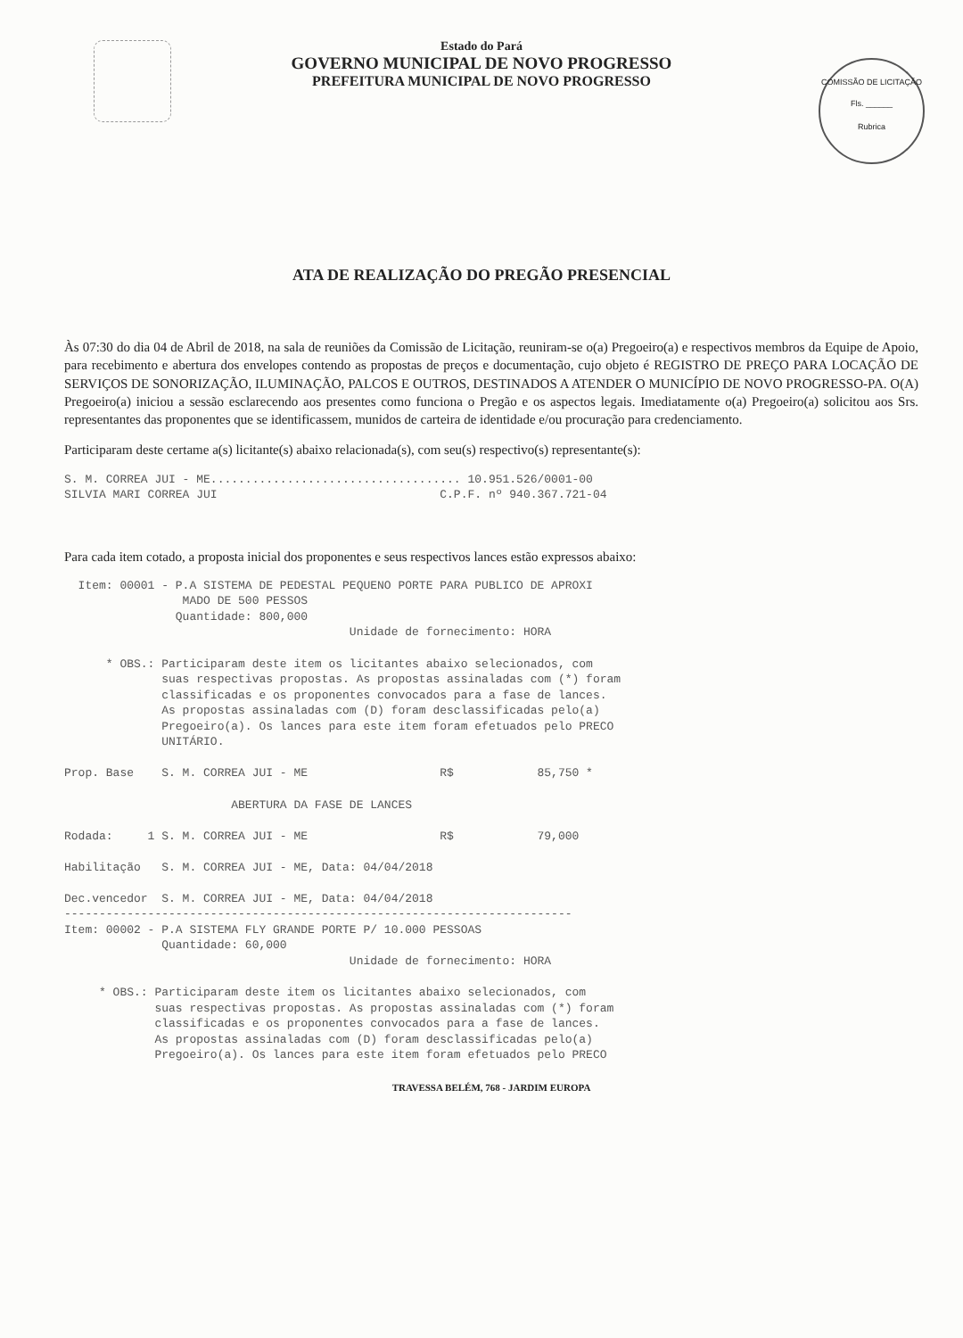COMISSÃO DE LICITAÇÃO
Fls. ______
Rubrica
Estado do Pará
GOVERNO MUNICIPAL DE NOVO PROGRESSO
PREFEITURA MUNICIPAL DE NOVO PROGRESSO
ATA DE REALIZAÇÃO DO PREGÃO PRESENCIAL
Às 07:30 do dia 04 de Abril de 2018, na sala de reuniões da Comissão de Licitação, reuniram-se o(a) Pregoeiro(a) e respectivos membros da Equipe de Apoio, para recebimento e abertura dos envelopes contendo as propostas de preços e documentação, cujo objeto é REGISTRO DE PREÇO PARA LOCAÇÃO DE SERVIÇOS DE SONORIZAÇÃO, ILUMINAÇÃO, PALCOS E OUTROS, DESTINADOS A ATENDER O MUNICÍPIO DE NOVO PROGRESSO-PA. O(A) Pregoeiro(a) iniciou a sessão esclarecendo aos presentes como funciona o Pregão e os aspectos legais. Imediatamente o(a) Pregoeiro(a) solicitou aos Srs. representantes das proponentes que se identificassem, munidos de carteira de identidade e/ou procuração para credenciamento.
Participaram deste certame a(s) licitante(s) abaixo relacionada(s), com seu(s) respectivo(s) representante(s):
S. M. CORREA JUI - ME.................................... 10.951.526/0001-00
SILVIA MARI CORREA JUI                                C.P.F. nº 940.367.721-04
Para cada item cotado, a proposta inicial dos proponentes e seus respectivos lances estão expressos abaixo:
  Item: 00001 - P.A SISTEMA DE PEDESTAL PEQUENO PORTE PARA PUBLICO DE APROXI
                 MADO DE 500 PESSOS
                Quantidade: 800,000
                                         Unidade de fornecimento: HORA

      * OBS.: Participaram deste item os licitantes abaixo selecionados, com
              suas respectivas propostas. As propostas assinaladas com (*) foram
              classificadas e os proponentes convocados para a fase de lances.
              As propostas assinaladas com (D) foram desclassificadas pelo(a)
              Pregoeiro(a). Os lances para este item foram efetuados pelo PRECO
              UNITÁRIO.

Prop. Base    S. M. CORREA JUI - ME                   R$            85,750 *

                        ABERTURA DA FASE DE LANCES

Rodada:     1 S. M. CORREA JUI - ME                   R$            79,000

Habilitação   S. M. CORREA JUI - ME, Data: 04/04/2018

Dec.vencedor  S. M. CORREA JUI - ME, Data: 04/04/2018
-------------------------------------------------------------------------
Item: 00002 - P.A SISTEMA FLY GRANDE PORTE P/ 10.000 PESSOAS
              Quantidade: 60,000
                                         Unidade de fornecimento: HORA

     * OBS.: Participaram deste item os licitantes abaixo selecionados, com
             suas respectivas propostas. As propostas assinaladas com (*) foram
             classificadas e os proponentes convocados para a fase de lances.
             As propostas assinaladas com (D) foram desclassificadas pelo(a)
             Pregoeiro(a). Os lances para este item foram efetuados pelo PRECO
TRAVESSA BELÉM, 768 - JARDIM EUROPA